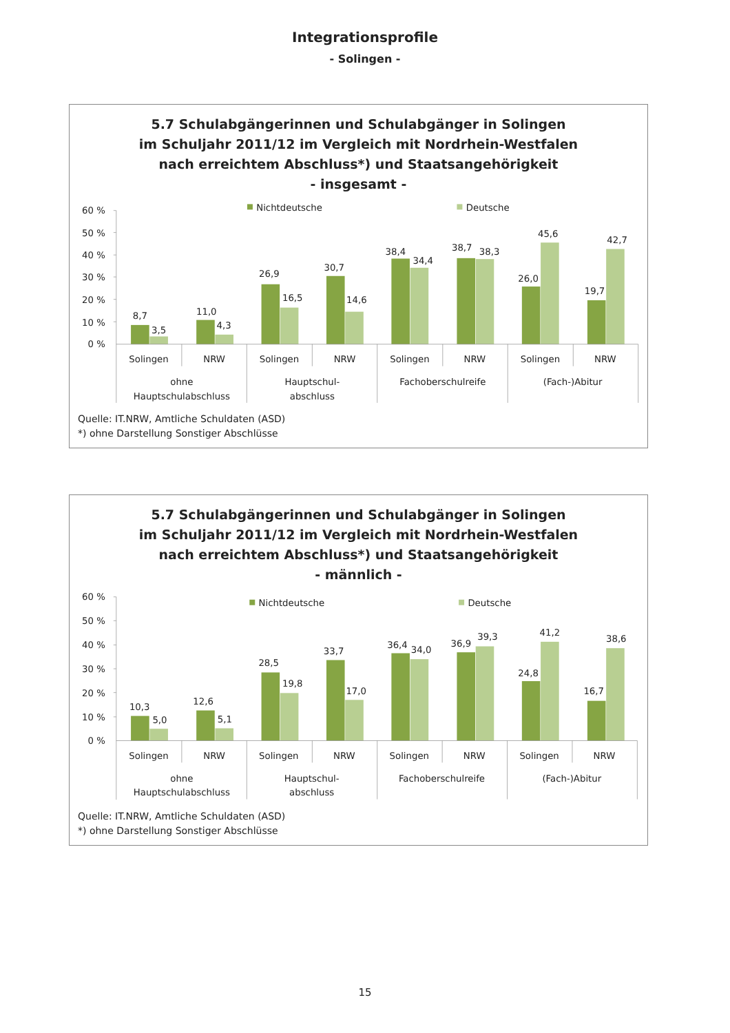Integrationsprofile
- Solingen -
5.7 Schulabgängerinnen und Schulabgänger in Solingen
im Schuljahr 2011/12 im Vergleich mit Nordrhein-Westfalen
nach erreichtem Abschluss*) und Staatsangehörigkeit
- insgesamt -
Nichtdeutsche
Deutsche
60 %
50 %
40 %
30 %
20 %
10 %
0 %
8,7
3,5
11,0
4,3
26,9
16,5
30,7
14,6
38,4
34,4
38,7
38,3
26,0
45,6
19,7
42,7
Solingen
NRW
Solingen
NRW
Solingen
NRW
Solingen
NRW
ohne
Hauptschulabschluss
Hauptschul-
abschluss
Fachoberschulreife
(Fach-)Abitur
Quelle: IT.NRW, Amtliche Schuldaten (ASD)
*) ohne Darstellung Sonstiger Abschlüsse
5.7 Schulabgängerinnen und Schulabgänger in Solingen
im Schuljahr 2011/12 im Vergleich mit Nordrhein-Westfalen
nach erreichtem Abschluss*) und Staatsangehörigkeit
- männlich -
Nichtdeutsche
Deutsche
60 %
50 %
40 %
30 %
20 %
10 %
0 %
10,3
5,0
12,6
5,1
28,5
19,8
33,7
17,0
36,4
34,0
36,9
39,3
24,8
41,2
16,7
38,6
Solingen
NRW
Solingen
NRW
Solingen
NRW
Solingen
NRW
ohne
Hauptschulabschluss
Hauptschul-
abschluss
Fachoberschulreife
(Fach-)Abitur
Quelle: IT.NRW, Amtliche Schuldaten (ASD)
*) ohne Darstellung Sonstiger Abschlüsse
15